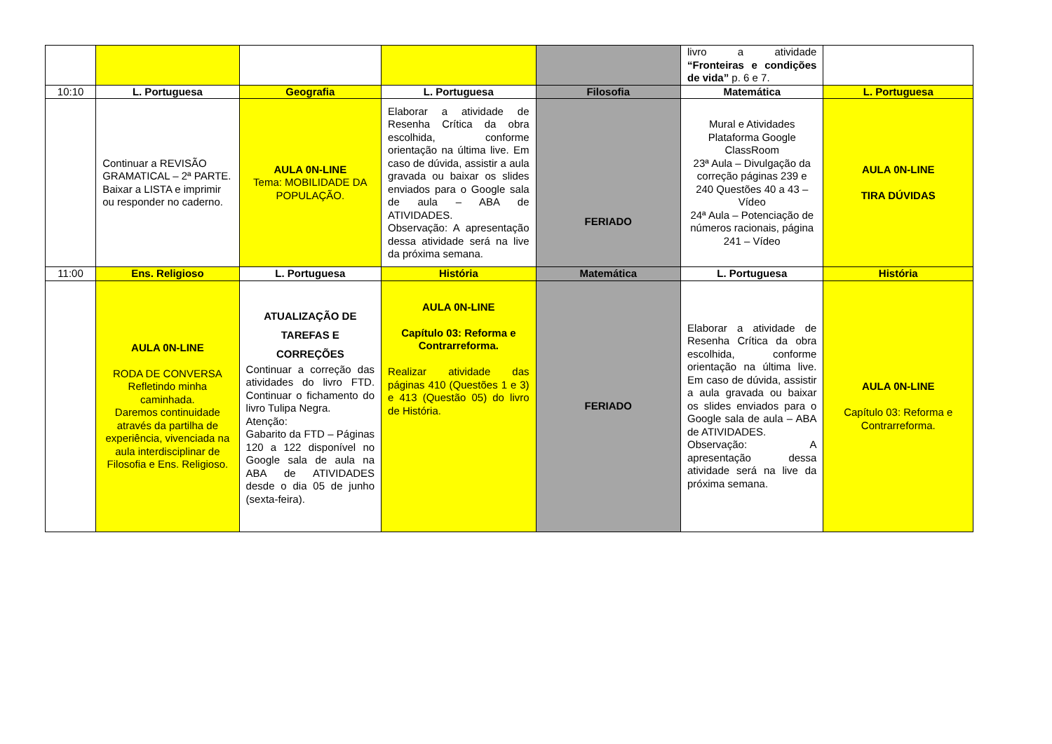| | | | | | livro a atividade “Fronteiras e condições de vida” p. 6 e 7. | |
| 10:10 | L. Portuguesa | Geografia | L. Portuguesa | Filosofia | Matemática | L. Portuguesa |
| | Continuar a REVISÃO GRAMATICAL – 2ª PARTE. Baixar a LISTA e imprimir ou responder no caderno. | AULA 0N-LINE Tema: MOBILIDADE DA POPULAÇÃO. | Elaborar a atividade de Resenha Crítica da obra escolhida, conforme orientação na última live. Em caso de dúvida, assistir a aula gravada ou baixar os slides enviados para o Google sala de aula – ABA de ATIVIDADES. Observação: A apresentação dessa atividade será na live da próxima semana. | FERIADO | Mural e Atividades Plataforma Google ClassRoom 23ª Aula – Divulgação da correção páginas 239 e 240 Questões 40 a 43 – Vídeo 24ª Aula – Potenciação de números racionais, página 241 – Vídeo | AULA 0N-LINE TIRA DÚVIDAS |
| 11:00 | Ens. Religioso | L. Portuguesa | História | Matemática | L. Portuguesa | História |
| | AULA 0N-LINE RODA DE CONVERSA Refletindo minha caminhada. Daremos continuidade através da partilha de experiência, vivenciada na aula interdisciplinar de Filosofia e Ens. Religioso. | ATUALIZAÇÃO DE TAREFAS E CORREÇÕES Continuar a correção das atividades do livro FTD. Continuar o fichamento do livro Tulipa Negra. Atenção: Gabarito da FTD – Páginas 120 a 122 disponível no Google sala de aula na ABA de ATIVIDADES desde o dia 05 de junho (sexta-feira). | AULA 0N-LINE Capítulo 03: Reforma e Contrarreforma. Realizar atividade das páginas 410 (Questões 1 e 3) e 413 (Questão 05) do livro de História. | FERIADO | Elaborar a atividade de Resenha Crítica da obra escolhida, conforme orientação na última live. Em caso de dúvida, assistir a aula gravada ou baixar os slides enviados para o Google sala de aula – ABA de ATIVIDADES. Observação: A apresentação dessa atividade será na live da próxima semana. | AULA 0N-LINE Capítulo 03: Reforma e Contrarreforma. |